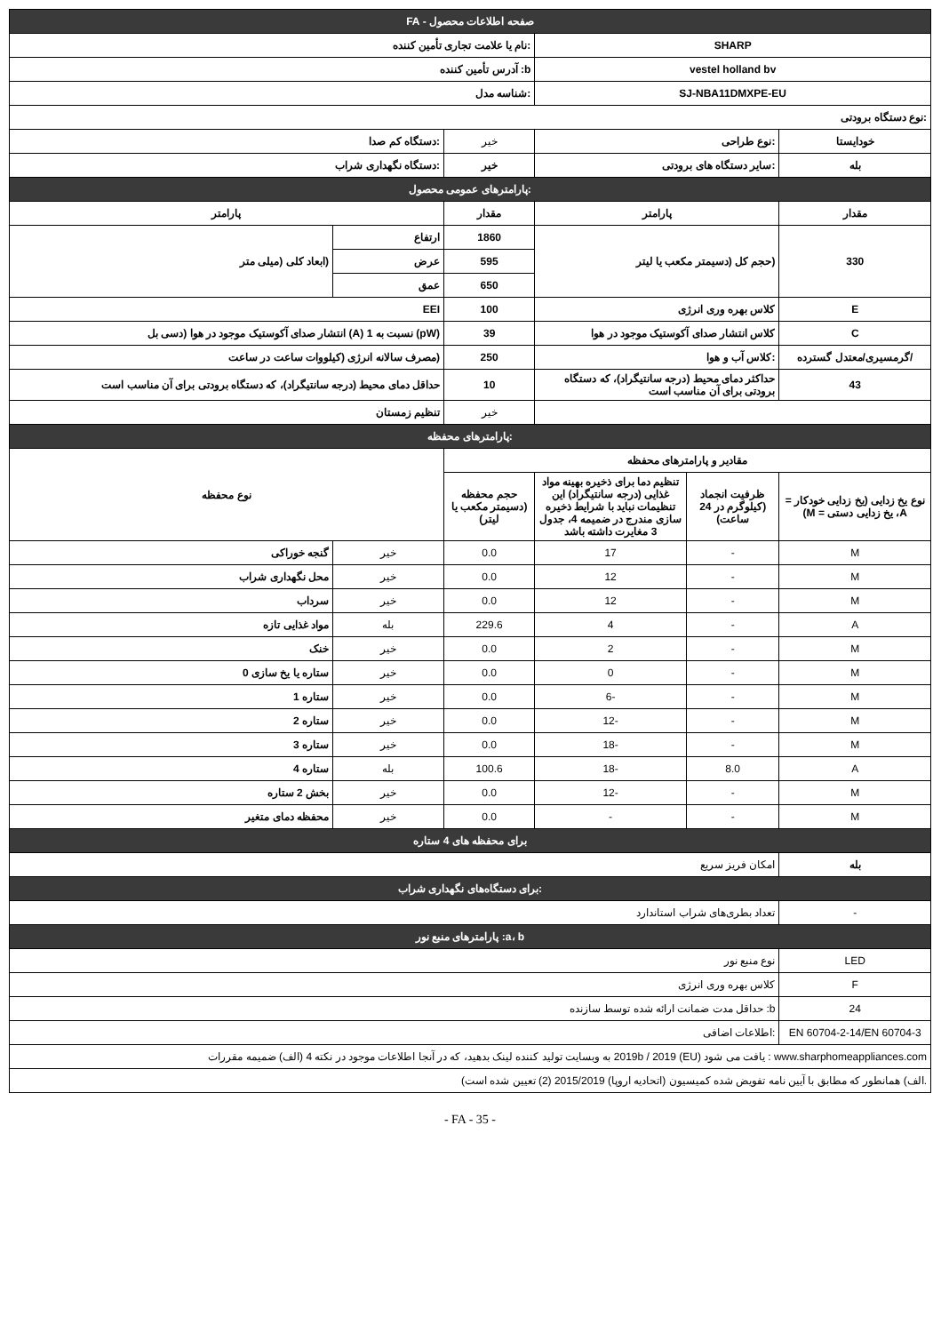| صفحه اطلاعات محصول - FA | | | | | |
| SHARP | | | :نام یا علامت تجاری تأمین کننده | | |
| vestel holland bv | | | b: آدرس تأمین کننده | | |
| SJ-NBA11DMXPE-EU | | | :شناسه مدل | | |
| :نوع دستگاه برودتی | | | | | |
| خودایستا | :نوع طراحی | | خیر | :دستگاه کم صدا | |
| بله | :سایر دستگاه های برودتی | | خیر | :دستگاه نگهداری شراب | |
| :پارامترهای عمومی محصول | | | | | |
| مقدار | پارامتر | | مقدار | پارامتر | |
| 330 | (حجم کل (دسیمتر مکعب یا لیتر | | 1860 | ارتفاع | (ابعاد کلی (میلی متر |
| | | | 595 | عرض | |
| | | | 650 | عمق | |
| E | کلاس بهره وری انرژی | | 100 | EEI | |
| C | کلاس انتشار صدای آکوستیک موجود در هوا | | 39 | (pW) نسبت به 1 (A) انتشار صدای آکوستیک موجود در هوا (دسی بل | |
| /گرمسیری/معتدل گسترده | :کلاس آب و هوا | | 250 | (مصرف سالانه انرژی (کیلووات ساعت در ساعت | |
| 43 | حداکثر دمای محیط (درجه سانتیگراد)، که دستگاه برودتی برای آن مناسب است | | 10 | حداقل دمای محیط (درجه سانتیگراد)، که دستگاه برودتی برای آن مناسب است | |
| | | | خیر | تنظیم زمستان | |
| :پارامترهای محفظه | | | | | |
| مقادیر و پارامترهای محفظه | | | | نوع محفظه | |
| نوع یخ زدایی (یخ زدایی خودکار = A، یخ زدایی دستی = M) | ظرفیت انجماد (کیلوگرم در 24 ساعت) | تنظیم دما برای ذخیره بهینه مواد غذایی (درجه سانتیگراد) این تنظیمات نباید با شرایط ذخیره سازی مندرج در ضمیمه 4، جدول 3 مغایرت داشته باشد | حجم محفظه (دسیمتر مکعب یا لیتر) | | |
| M | - | 17 | 0.0 | خیر | گنجه خوراکی |
| M | - | 12 | 0.0 | خیر | محل نگهداری شراب |
| M | - | 12 | 0.0 | خیر | سرداب |
| A | - | 4 | 229.6 | بله | مواد غذایی تازه |
| M | - | 2 | 0.0 | خیر | خنک |
| M | - | 0 | 0.0 | خیر | ستاره یا یخ سازی 0 |
| M | - | -6 | 0.0 | خیر | ستاره 1 |
| M | - | -12 | 0.0 | خیر | ستاره 2 |
| M | - | -18 | 0.0 | خیر | ستاره 3 |
| A | 8.0 | -18 | 100.6 | بله | ستاره 4 |
| M | - | -12 | 0.0 | خیر | بخش 2 ستاره |
| M | - | - | 0.0 | خیر | محفظه دمای متغیر |
| برای محفظه های 4 ستاره | | | | | |
| بله | امکان فریز سریع | | | | |
| :برای دستگاه‌های نگهداری شراب | | | | | |
| - | تعداد بطری‌های شراب استاندارد | | | | |
| a، b: پارامترهای منبع نور | | | | | |
| LED | نوع منبع نور | | | | |
| F | کلاس بهره وری انرژی | | | | |
| 24 | b: حداقل مدت ضمانت ارائه شده توسط سازنده | | | | |
| EN 60704-2-14/EN 60704-3 | :اطلاعات اضافی | | | | |
| www.sharphomeappliances.com : یافت می شود 2019b / 2019 (EU) به وبسایت تولید کننده لینک بدهید، که در آنجا اطلاعات موجود در نکته 4 (الف) ضمیمه مقررات | | | | | |
| .الف) همانطور که مطابق با آیین نامه تفویض شده کمیسیون (اتحادیه اروپا) 2015/2019 (2) تعیین شده است) | | | | | |
- FA - 35 -